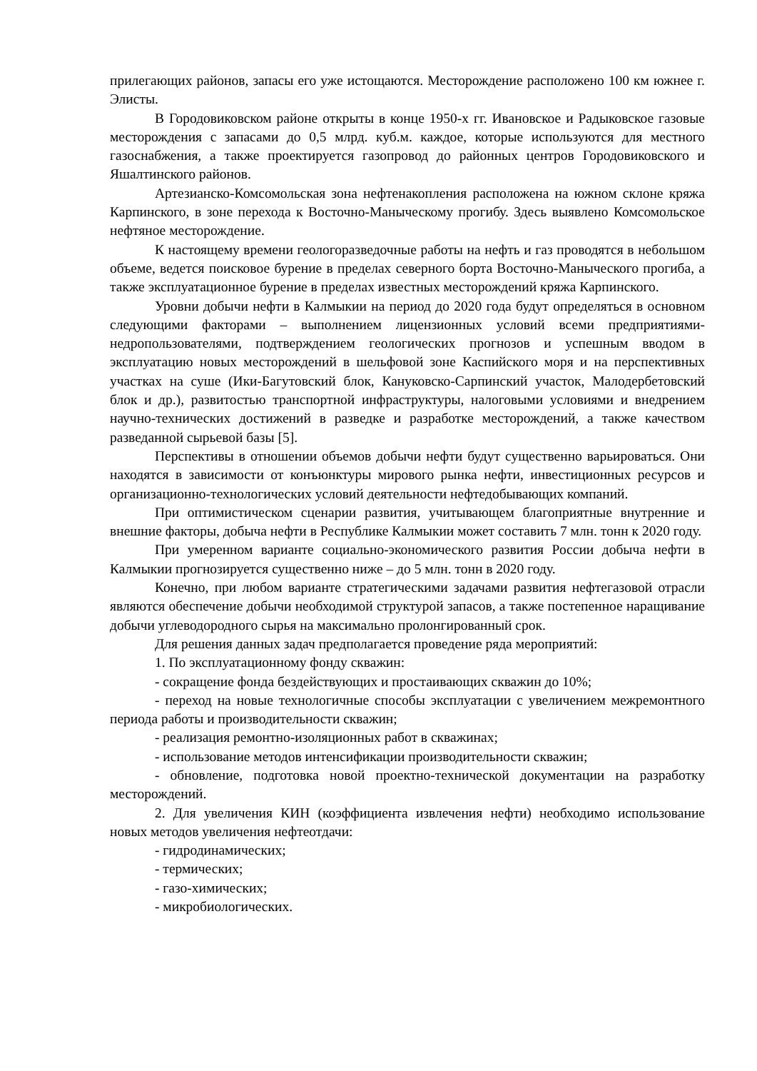прилегающих районов, запасы его уже истощаются. Месторождение расположено 100 км южнее г. Элисты.
В Городовиковском районе открыты в конце 1950-х гг. Ивановское и Радыковское газовые месторождения с запасами до 0,5 млрд. куб.м. каждое, которые используются для местного газоснабжения, а также проектируется газопровод до районных центров Городовиковского и Яшалтинского районов.
Артезианско-Комсомольская зона нефтенакопления расположена на южном склоне кряжа Карпинского, в зоне перехода к Восточно-Маныческому прогибу. Здесь выявлено Комсомольское нефтяное месторождение.
К настоящему времени геологоразведочные работы на нефть и газ проводятся в небольшом объеме, ведется поисковое бурение в пределах северного борта Восточно-Маныческого прогиба, а также эксплуатационное бурение в пределах известных месторождений кряжа Карпинского.
Уровни добычи нефти в Калмыкии на период до 2020 года будут определяться в основном следующими факторами – выполнением лицензионных условий всеми предприятиями-недропользователями, подтверждением геологических прогнозов и успешным вводом в эксплуатацию новых месторождений в шельфовой зоне Каспийского моря и на перспективных участках на суше (Ики-Багутовский блок, Кануковско-Сарпинский участок, Малодербетовский блок и др.), развитостью транспортной инфраструктуры, налоговыми условиями и внедрением научно-технических достижений в разведке и разработке месторождений, а также качеством разведанной сырьевой базы [5].
Перспективы в отношении объемов добычи нефти будут существенно варьироваться. Они находятся в зависимости от конъюнктуры мирового рынка нефти, инвестиционных ресурсов и организационно-технологических условий деятельности нефтедобывающих компаний.
При оптимистическом сценарии развития, учитывающем благоприятные внутренние и внешние факторы, добыча нефти в Республике Калмыкии может составить 7 млн. тонн к 2020 году.
При умеренном варианте социально-экономического развития России добыча нефти в Калмыкии прогнозируется существенно ниже – до 5 млн. тонн в 2020 году.
Конечно, при любом варианте стратегическими задачами развития нефтегазовой отрасли являются обеспечение добычи необходимой структурой запасов, а также постепенное наращивание добычи углеводородного сырья на максимально пролонгированный срок.
Для решения данных задач предполагается проведение ряда мероприятий:
1. По эксплуатационному фонду скважин:
- сокращение фонда бездействующих и простаивающих скважин до 10%;
- переход на новые технологичные способы эксплуатации с увеличением межремонтного периода работы и производительности скважин;
- реализация ремонтно-изоляционных работ в скважинах;
- использование методов интенсификации производительности скважин;
- обновление, подготовка новой проектно-технической документации на разработку месторождений.
2. Для увеличения КИН (коэффициента извлечения нефти) необходимо использование новых методов увеличения нефтеотдачи:
- гидродинамических;
- термических;
- газо-химических;
- микробиологических.